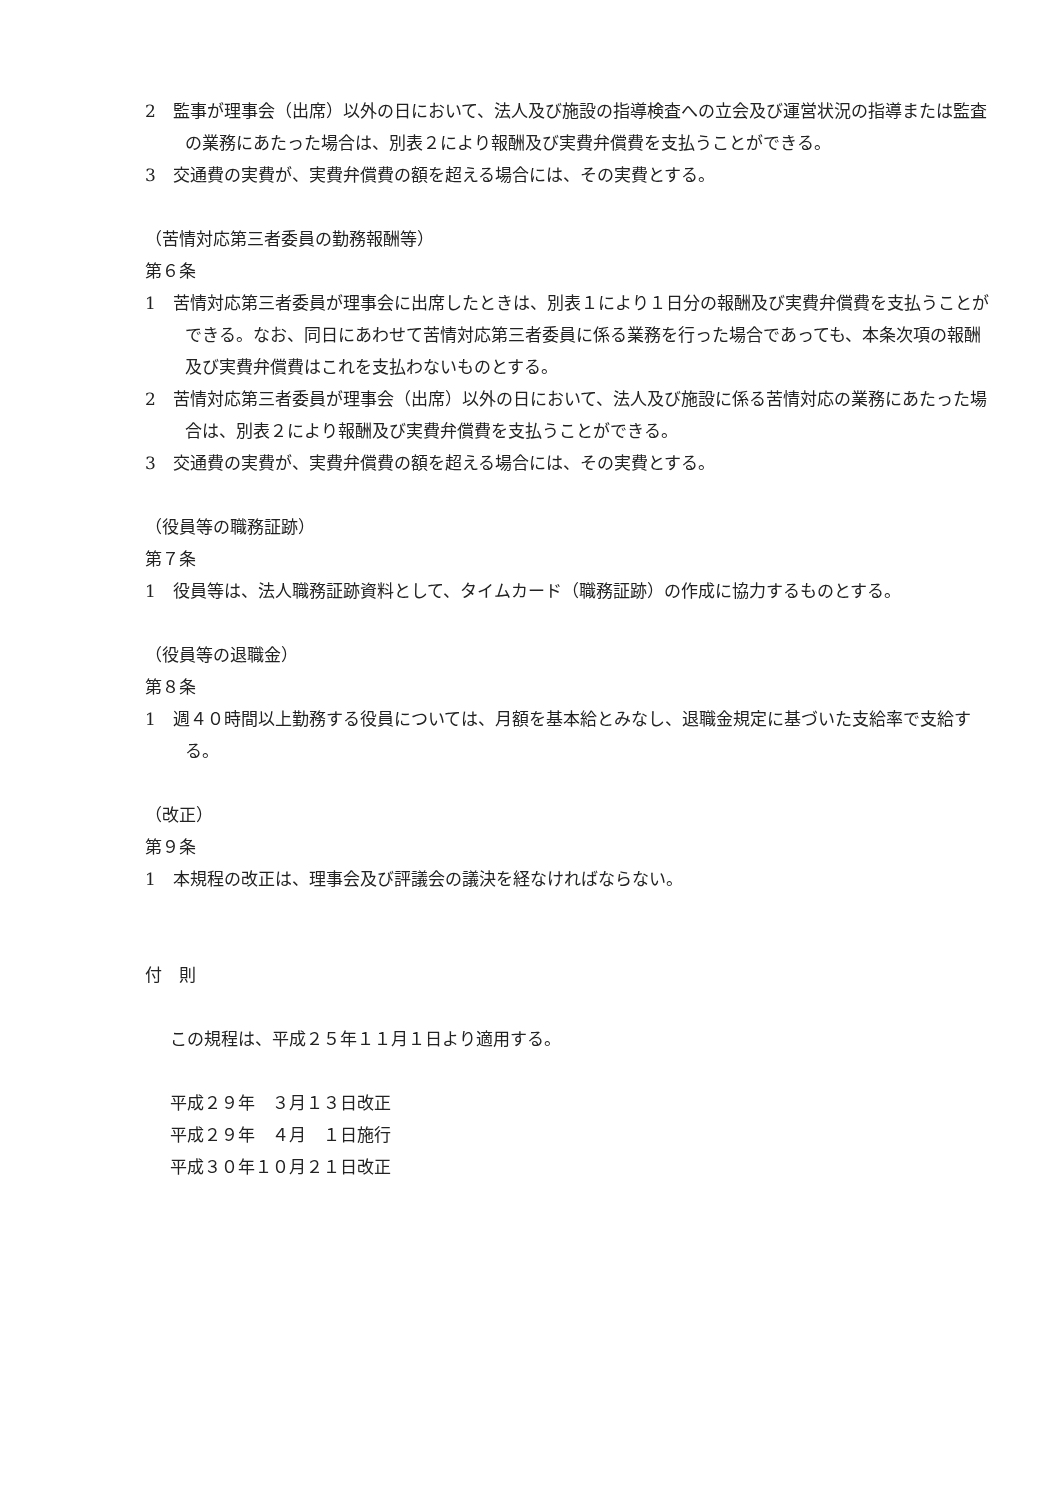2　監事が理事会（出席）以外の日において、法人及び施設の指導検査への立会及び運営状況の指導または監査の業務にあたった場合は、別表２により報酬及び実費弁償費を支払うことができる。
3　交通費の実費が、実費弁償費の額を超える場合には、その実費とする。
（苦情対応第三者委員の勤務報酬等）
第６条
1　苦情対応第三者委員が理事会に出席したときは、別表１により１日分の報酬及び実費弁償費を支払うことができる。なお、同日にあわせて苦情対応第三者委員に係る業務を行った場合であっても、本条次項の報酬及び実費弁償費はこれを支払わないものとする。
2　苦情対応第三者委員が理事会（出席）以外の日において、法人及び施設に係る苦情対応の業務にあたった場合は、別表２により報酬及び実費弁償費を支払うことができる。
3　交通費の実費が、実費弁償費の額を超える場合には、その実費とする。
（役員等の職務証跡）
第７条
1　役員等は、法人職務証跡資料として、タイムカード（職務証跡）の作成に協力するものとする。
（役員等の退職金）
第８条
1　週４０時間以上勤務する役員については、月額を基本給とみなし、退職金規定に基づいた支給率で支給する。
（改正）
第９条
1　本規程の改正は、理事会及び評議会の議決を経なければならない。
付　則
この規程は、平成２５年１１月１日より適用する。
平成２９年　３月１３日改正
平成２９年　４月　１日施行
平成３０年１０月２１日改正